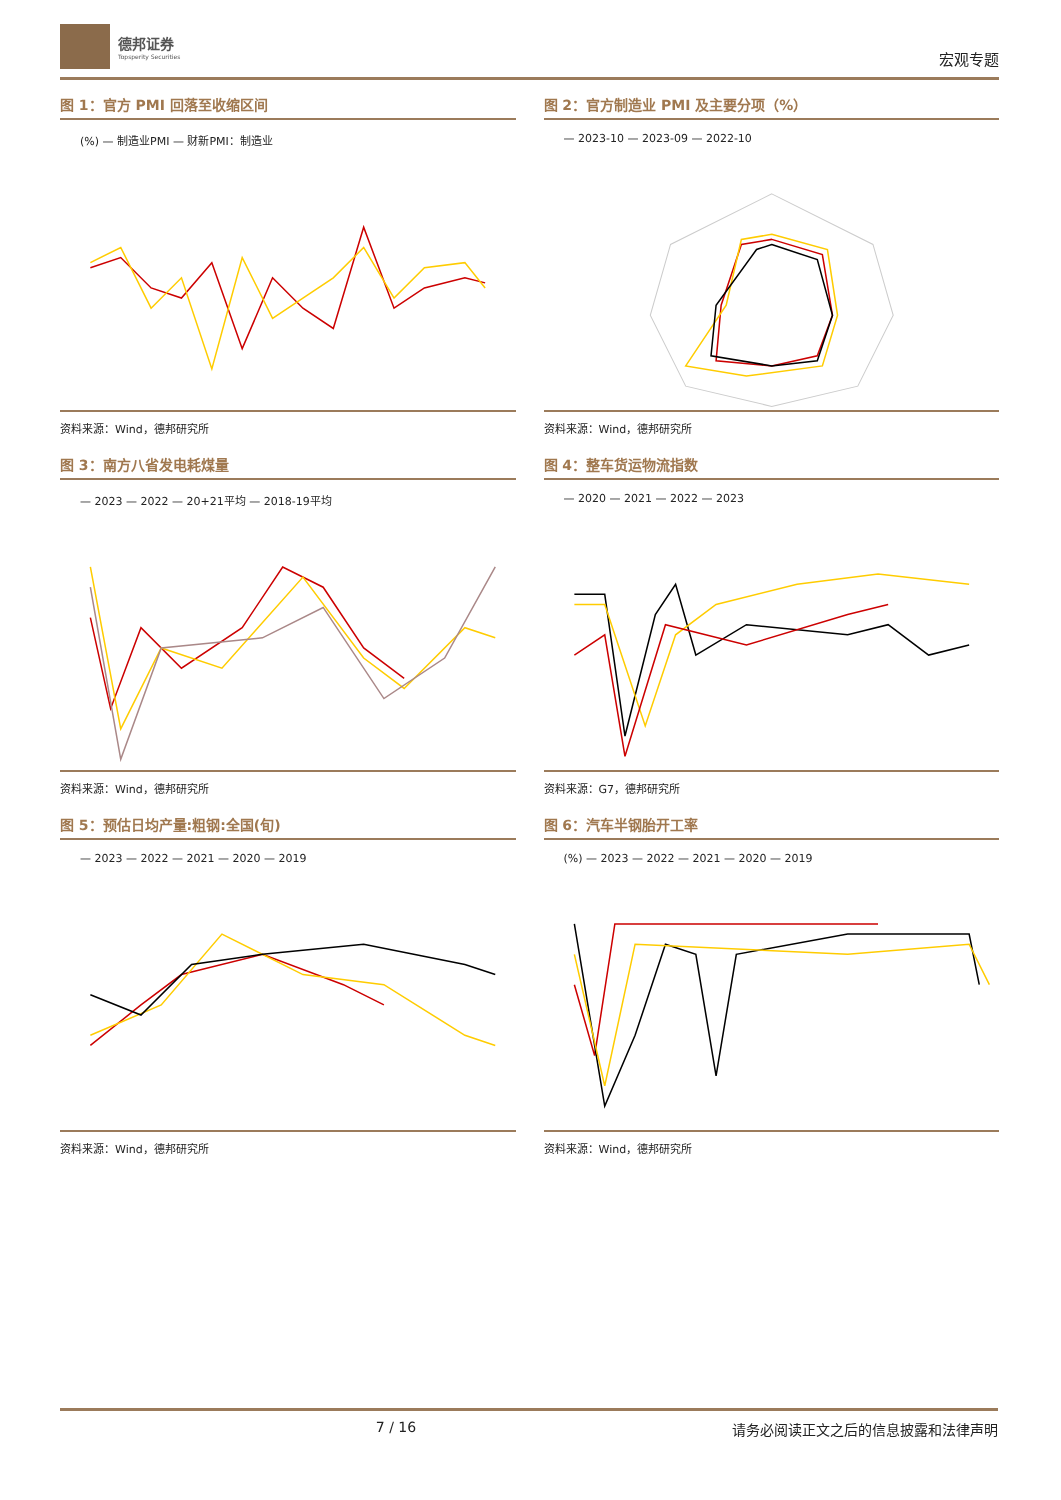德邦证券
Topsperity Securities
宏观专题
图 1：官方 PMI 回落至收缩区间
(%) — 制造业PMI — 财新PMI：制造业
资料来源：Wind，德邦研究所
图 2：官方制造业 PMI 及主要分项（%）
— 2023-10 — 2023-09 — 2022-10
资料来源：Wind，德邦研究所
图 3：南方八省发电耗煤量
— 2023 — 2022 — 20+21平均 — 2018-19平均
资料来源：Wind，德邦研究所
图 4：整车货运物流指数
— 2020 — 2021 — 2022 — 2023
资料来源：G7，德邦研究所
图 5：预估日均产量:粗钢:全国(旬)
— 2023 — 2022 — 2021 — 2020 — 2019
资料来源：Wind，德邦研究所
图 6：汽车半钢胎开工率
(%) — 2023 — 2022 — 2021 — 2020 — 2019
资料来源：Wind，德邦研究所
7 / 16 请务必阅读正文之后的信息披露和法律声明